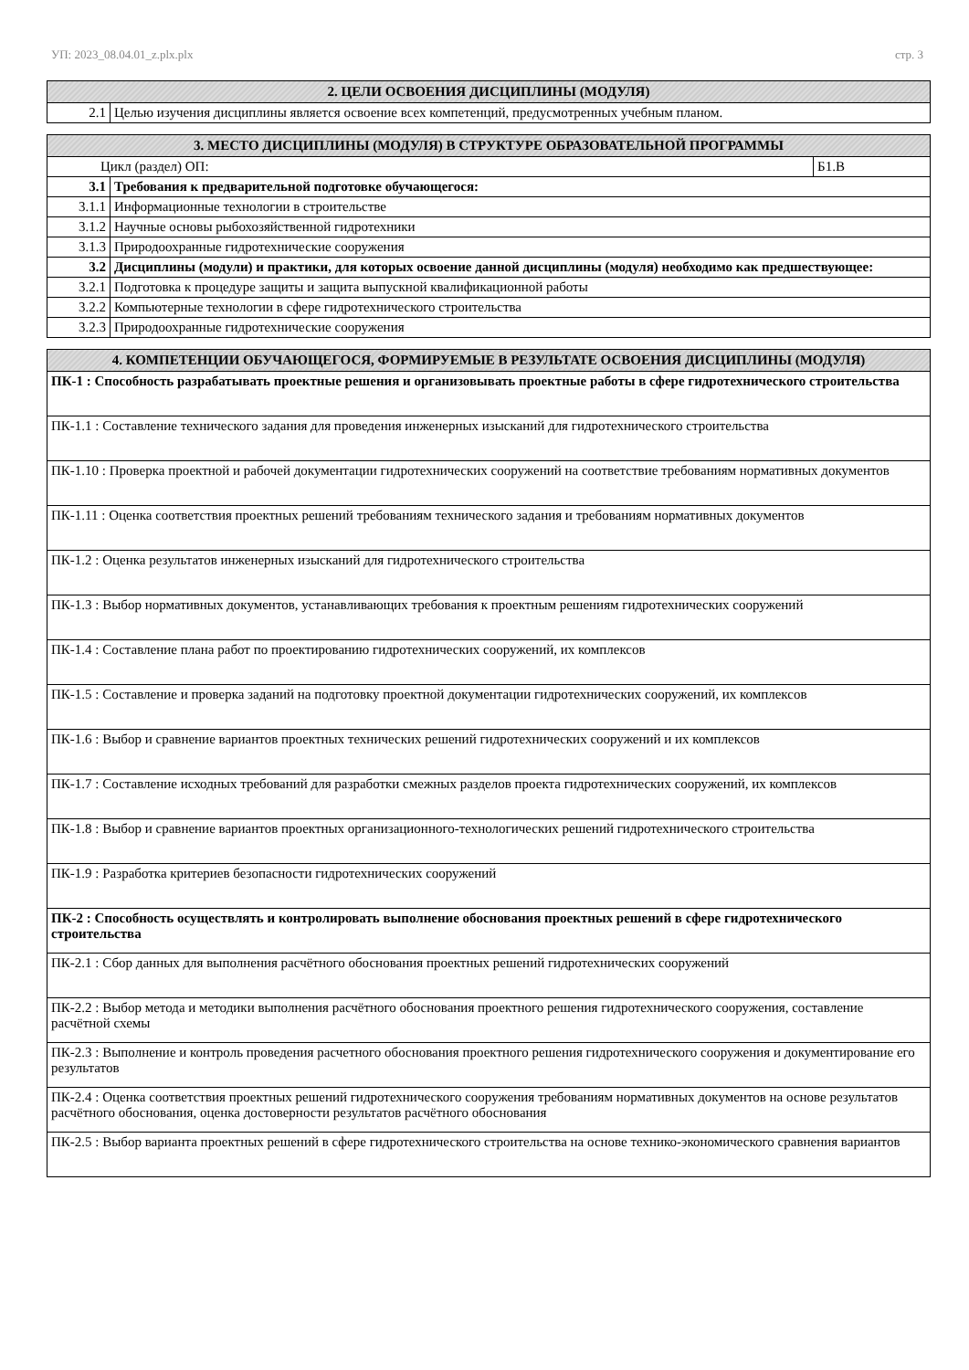УП: 2023_08.04.01_z.plx.plx стр. 3
| 2. ЦЕЛИ ОСВОЕНИЯ ДИСЦИПЛИНЫ (МОДУЛЯ) | |
| --- | --- |
| 2.1 | Целью изучения дисциплины является освоение всех компетенций, предусмотренных учебным планом. |
| 3. МЕСТО ДИСЦИПЛИНЫ (МОДУЛЯ) В СТРУКТУРЕ ОБРАЗОВАТЕЛЬНОЙ ПРОГРАММЫ | | |
| --- | --- | --- |
| Цикл (раздел) ОП: | | Б1.В |
| 3.1 | Требования к предварительной подготовке обучающегося: | |
| 3.1.1 | Информационные технологии в строительстве | |
| 3.1.2 | Научные основы рыбохозяйственной гидротехники | |
| 3.1.3 | Природоохранные гидротехнические сооружения | |
| 3.2 | Дисциплины (модули) и практики, для которых освоение данной дисциплины (модуля) необходимо как предшествующее: | |
| 3.2.1 | Подготовка к процедуре защиты и защита выпускной квалификационной работы | |
| 3.2.2 | Компьютерные технологии в сфере гидротехнического строительства | |
| 3.2.3 | Природоохранные гидротехнические сооружения | |
| 4. КОМПЕТЕНЦИИ ОБУЧАЮЩЕГОСЯ, ФОРМИРУЕМЫЕ В РЕЗУЛЬТАТЕ ОСВОЕНИЯ ДИСЦИПЛИНЫ (МОДУЛЯ) |
| --- |
| ПК-1 : Способность разрабатывать проектные решения и организовывать проектные работы в сфере гидротехнического строительства |
| ПК-1.1 : Составление технического задания для проведения инженерных изысканий для гидротехнического строительства |
| ПК-1.10 : Проверка проектной и рабочей документации гидротехнических сооружений на соответствие требованиям нормативных документов |
| ПК-1.11 : Оценка соответствия проектных решений требованиям технического задания и требованиям нормативных документов |
| ПК-1.2 : Оценка результатов инженерных изысканий для гидротехнического строительства |
| ПК-1.3 : Выбор нормативных документов, устанавливающих требования к проектным решениям гидротехнических сооружений |
| ПК-1.4 : Составление плана работ по проектированию гидротехнических сооружений, их комплексов |
| ПК-1.5 : Составление и проверка заданий на подготовку проектной документации гидротехнических сооружений, их комплексов |
| ПК-1.6 : Выбор и сравнение вариантов проектных технических решений гидротехнических сооружений и их комплексов |
| ПК-1.7 : Составление исходных требований для разработки смежных разделов проекта гидротехнических сооружений, их комплексов |
| ПК-1.8 : Выбор и сравнение вариантов проектных организационного-технологических решений гидротехнического строительства |
| ПК-1.9 : Разработка критериев безопасности гидротехнических сооружений |
| ПК-2 : Способность осуществлять и контролировать выполнение обоснования проектных решений в сфере гидротехнического строительства |
| ПК-2.1 : Сбор данных для выполнения расчётного обоснования проектных решений гидротехнических сооружений |
| ПК-2.2 : Выбор метода и методики выполнения расчётного обоснования проектного решения гидротехнического сооружения, составление расчётной схемы |
| ПК-2.3 : Выполнение и контроль проведения расчетного обоснования проектного решения гидротехнического сооружения и документирование его результатов |
| ПК-2.4 : Оценка соответствия проектных решений гидротехнического сооружения требованиям нормативных документов на основе результатов расчётного обоснования, оценка достоверности результатов расчётного обоснования |
| ПК-2.5 : Выбор варианта проектных решений в сфере гидротехнического строительства на основе технико-экономического сравнения вариантов |